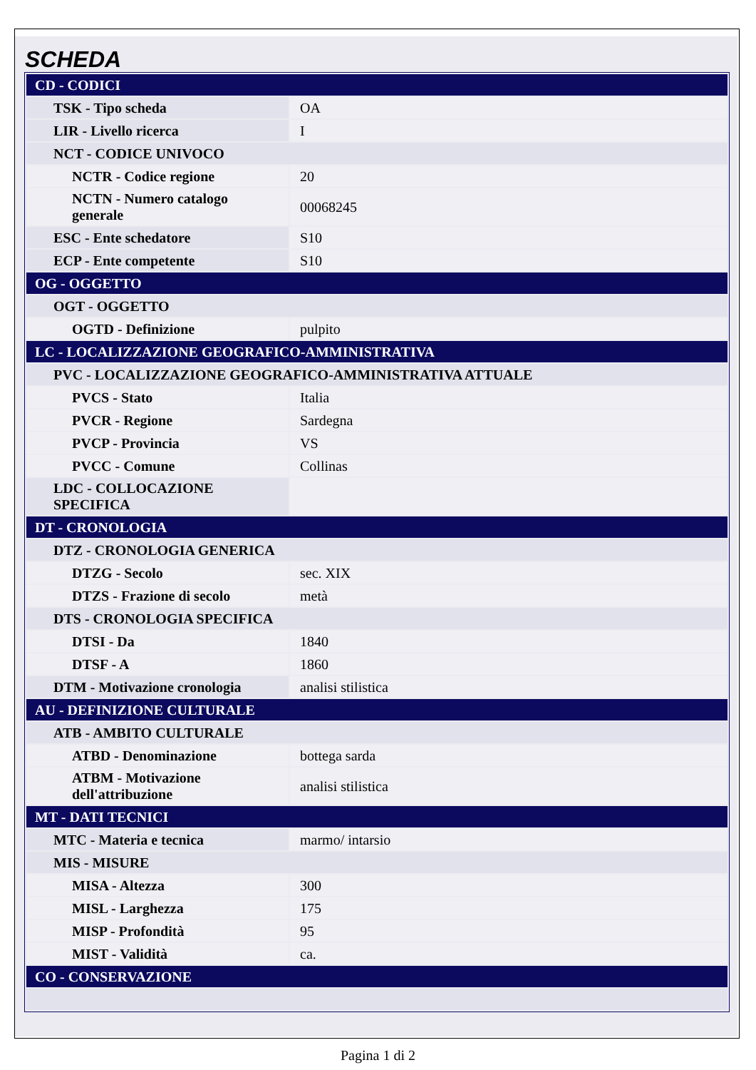SCHEDA
| CD - CODICI | |
| TSK - Tipo scheda | OA |
| LIR - Livello ricerca | I |
| NCT - CODICE UNIVOCO | |
| NCTR - Codice regione | 20 |
| NCTN - Numero catalogo generale | 00068245 |
| ESC - Ente schedatore | S10 |
| ECP - Ente competente | S10 |
| OG - OGGETTO | |
| OGT - OGGETTO | |
| OGTD - Definizione | pulpito |
| LC - LOCALIZZAZIONE GEOGRAFICO-AMMINISTRATIVA | |
| PVC - LOCALIZZAZIONE GEOGRAFICO-AMMINISTRATIVA ATTUALE | |
| PVCS - Stato | Italia |
| PVCR - Regione | Sardegna |
| PVCP - Provincia | VS |
| PVCC - Comune | Collinas |
| LDC - COLLOCAZIONE SPECIFICA | |
| DT - CRONOLOGIA | |
| DTZ - CRONOLOGIA GENERICA | |
| DTZG - Secolo | sec. XIX |
| DTZS - Frazione di secolo | metà |
| DTS - CRONOLOGIA SPECIFICA | |
| DTSI - Da | 1840 |
| DTSF - A | 1860 |
| DTM - Motivazione cronologia | analisi stilistica |
| AU - DEFINIZIONE CULTURALE | |
| ATB - AMBITO CULTURALE | |
| ATBD - Denominazione | bottega sarda |
| ATBM - Motivazione dell'attribuzione | analisi stilistica |
| MT - DATI TECNICI | |
| MTC - Materia e tecnica | marmo/ intarsio |
| MIS - MISURE | |
| MISA - Altezza | 300 |
| MISL - Larghezza | 175 |
| MISP - Profondità | 95 |
| MIST - Validità | ca. |
| CO - CONSERVAZIONE | |
Pagina 1 di 2